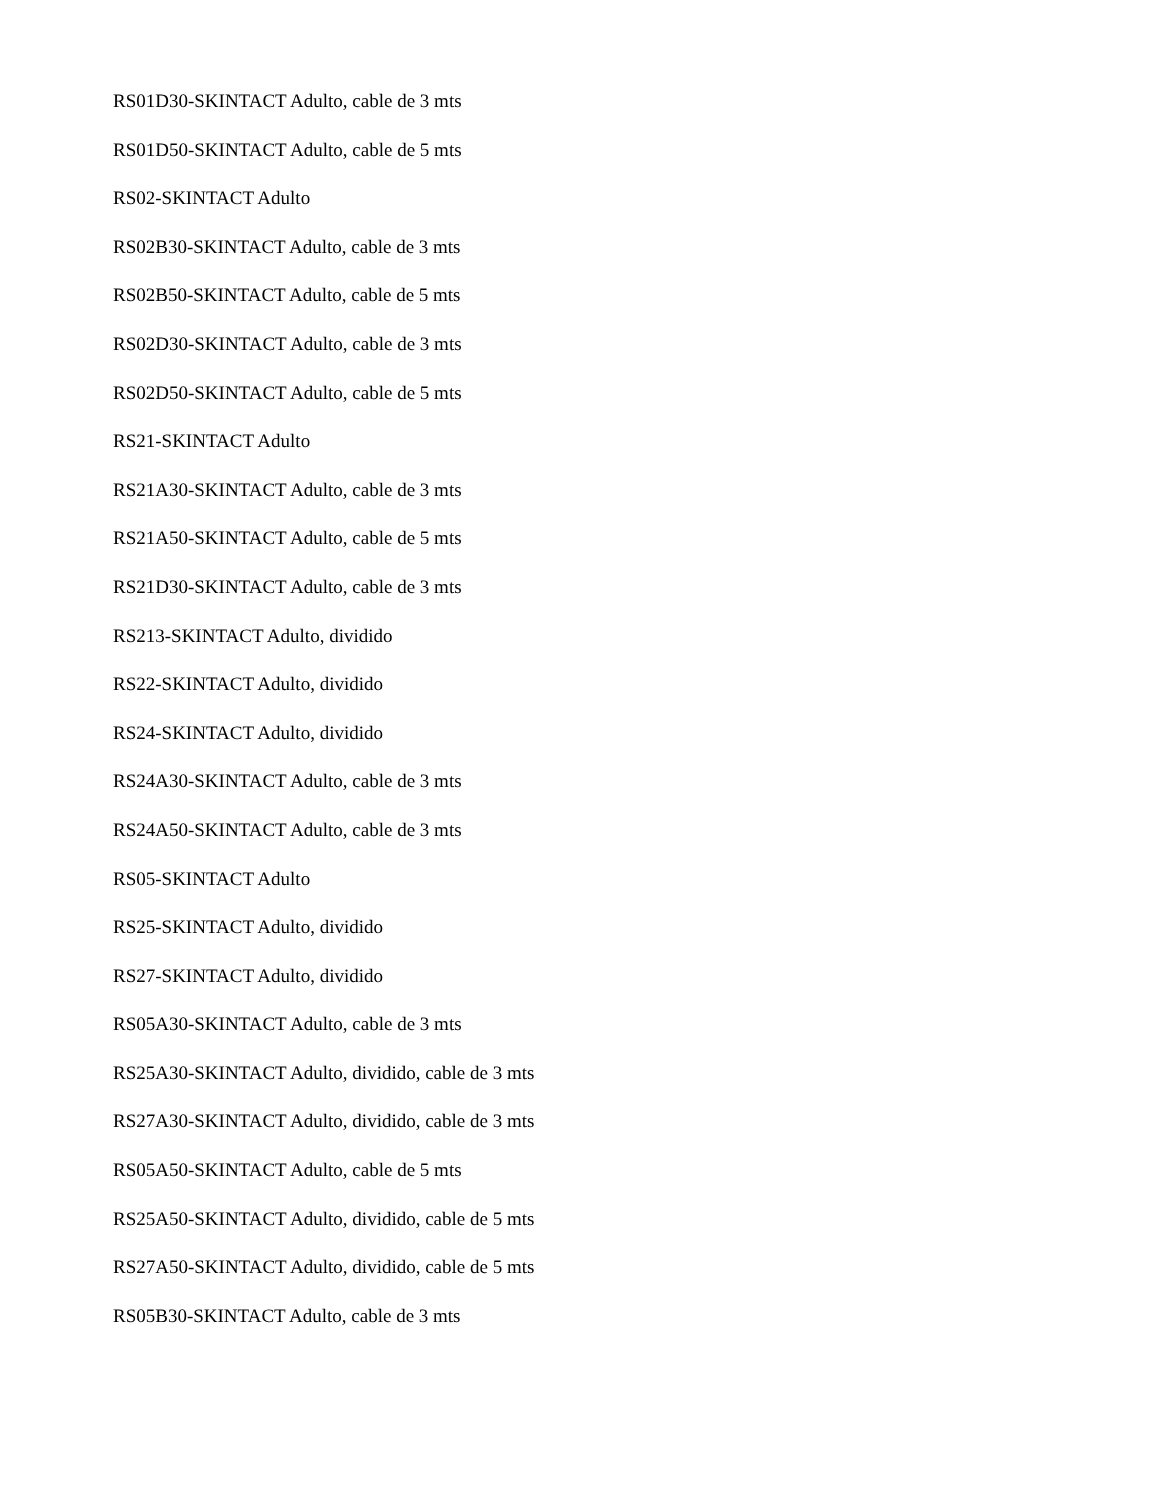RS01D30-SKINTACT Adulto, cable de 3 mts
RS01D50-SKINTACT Adulto, cable de 5 mts
RS02-SKINTACT Adulto
RS02B30-SKINTACT Adulto, cable de 3 mts
RS02B50-SKINTACT Adulto, cable de 5 mts
RS02D30-SKINTACT Adulto, cable de 3 mts
RS02D50-SKINTACT Adulto, cable de 5 mts
RS21-SKINTACT Adulto
RS21A30-SKINTACT Adulto, cable de 3 mts
RS21A50-SKINTACT Adulto, cable de 5 mts
RS21D30-SKINTACT Adulto, cable de 3 mts
RS213-SKINTACT Adulto, dividido
RS22-SKINTACT Adulto, dividido
RS24-SKINTACT Adulto, dividido
RS24A30-SKINTACT Adulto, cable de 3 mts
RS24A50-SKINTACT Adulto, cable de 3 mts
RS05-SKINTACT Adulto
RS25-SKINTACT Adulto, dividido
RS27-SKINTACT Adulto, dividido
RS05A30-SKINTACT Adulto, cable de 3 mts
RS25A30-SKINTACT Adulto, dividido, cable de 3 mts
RS27A30-SKINTACT Adulto, dividido, cable de 3 mts
RS05A50-SKINTACT Adulto, cable de 5 mts
RS25A50-SKINTACT Adulto, dividido, cable de 5 mts
RS27A50-SKINTACT Adulto, dividido, cable de 5 mts
RS05B30-SKINTACT Adulto, cable de 3 mts